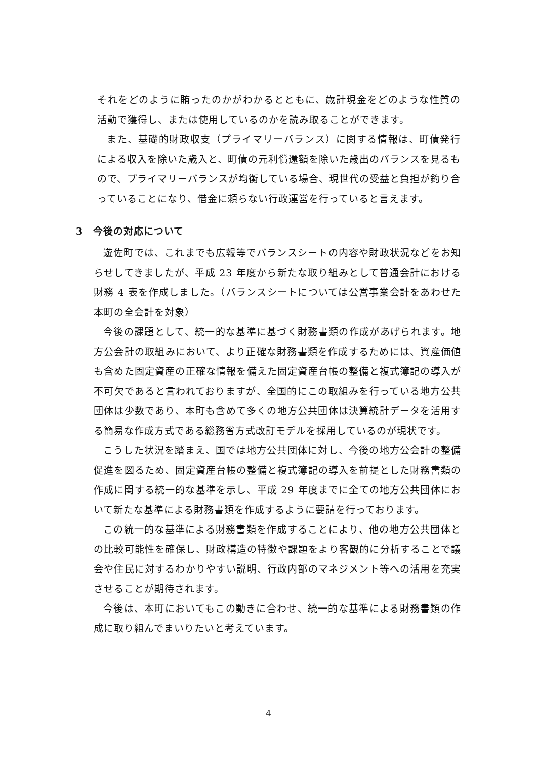それをどのように賄ったのかがわかるとともに、歳計現金をどのような性質の活動で獲得し、または使用しているのかを読み取ることができます。
また、基礎的財政収支（プライマリーバランス）に関する情報は、町債発行による収入を除いた歳入と、町債の元利償還額を除いた歳出のバランスを見るもので、プライマリーバランスが均衡している場合、現世代の受益と負担が釣り合っていることになり、借金に頼らない行政運営を行っていると言えます。
3　今後の対応について
遊佐町では、これまでも広報等でバランスシートの内容や財政状況などをお知らせしてきましたが、平成 23 年度から新たな取り組みとして普通会計における財務 4 表を作成しました。（バランスシートについては公営事業会計をあわせた本町の全会計を対象）
今後の課題として、統一的な基準に基づく財務書類の作成があげられます。地方公会計の取組みにおいて、より正確な財務書類を作成するためには、資産価値も含めた固定資産の正確な情報を備えた固定資産台帳の整備と複式簿記の導入が不可欠であると言われておりますが、全国的にこの取組みを行っている地方公共団体は少数であり、本町も含めて多くの地方公共団体は決算統計データを活用する簡易な作成方式である総務省方式改訂モデルを採用しているのが現状です。
こうした状況を踏まえ、国では地方公共団体に対し、今後の地方公会計の整備促進を図るため、固定資産台帳の整備と複式簿記の導入を前提とした財務書類の作成に関する統一的な基準を示し、平成 29 年度までに全ての地方公共団体において新たな基準による財務書類を作成するように要請を行っております。
この統一的な基準による財務書類を作成することにより、他の地方公共団体との比較可能性を確保し、財政構造の特徴や課題をより客観的に分析することで議会や住民に対するわかりやすい説明、行政内部のマネジメント等への活用を充実させることが期待されます。
今後は、本町においてもこの動きに合わせ、統一的な基準による財務書類の作成に取り組んでまいりたいと考えています。
4